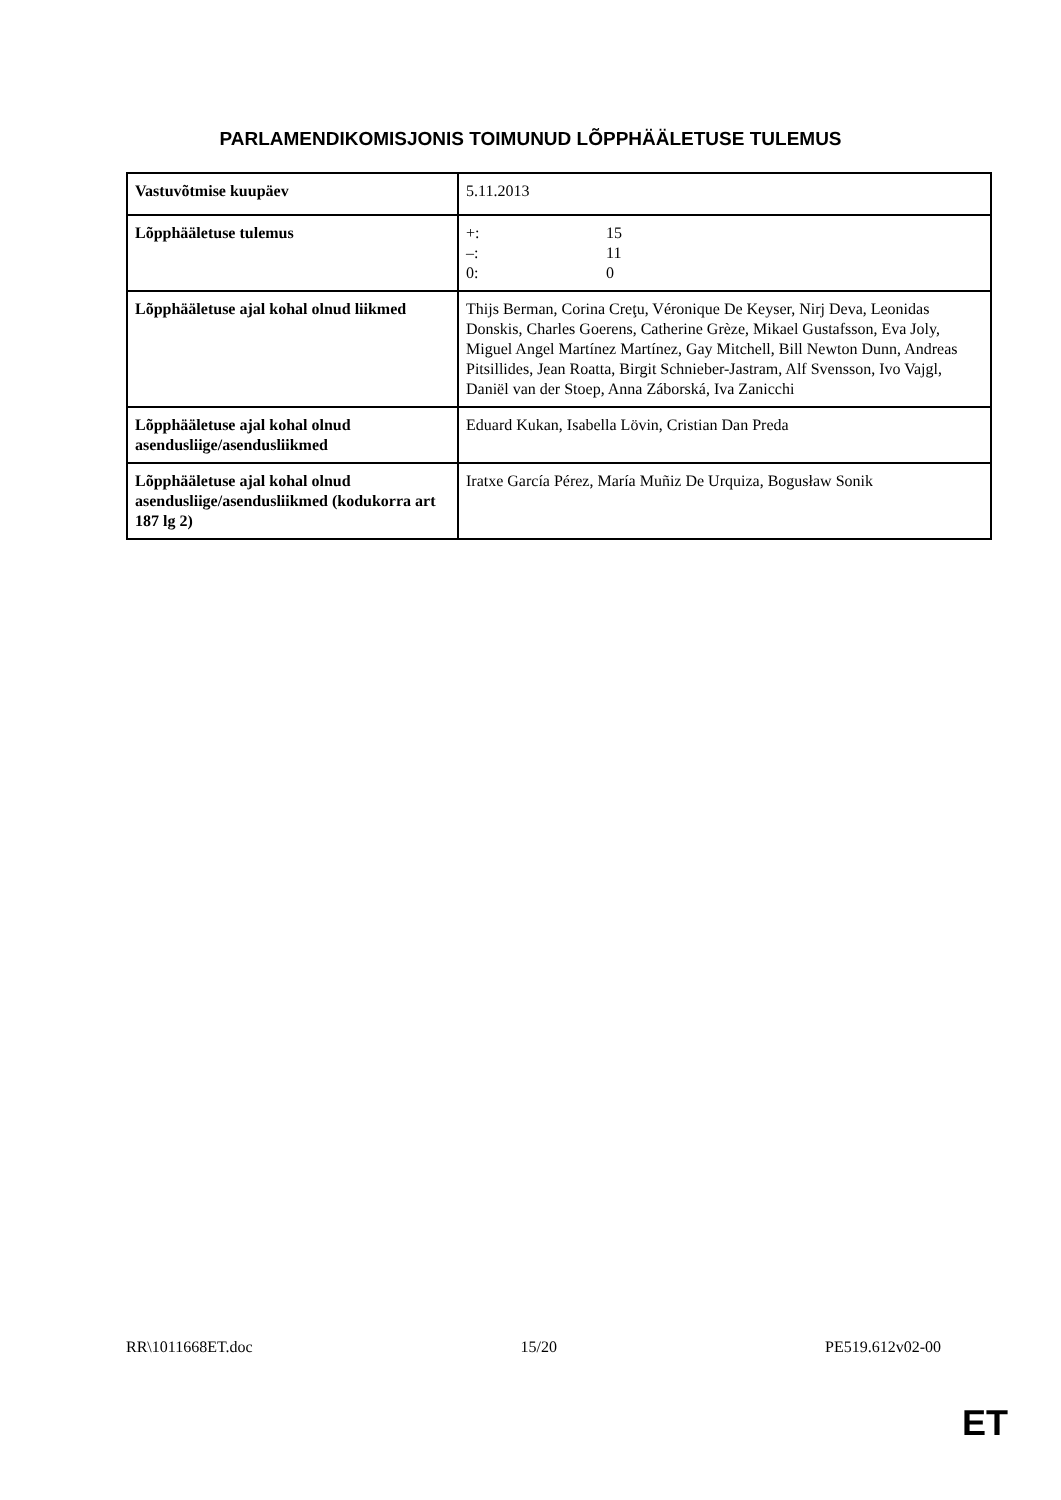PARLAMENDIKOMISJONIS TOIMUNUD LÕPPHÄÄLETUSE TULEMUS
| Vastuvõtmise kuupäev | 5.11.2013 |
| Lõpphääletuse tulemus | +: 15 –: 11 0: 0 |
| Lõpphääletuse ajal kohal olnud liikmed | Thijs Berman, Corina Creţu, Véronique De Keyser, Nirj Deva, Leonidas Donskis, Charles Goerens, Catherine Grèze, Mikael Gustafsson, Eva Joly, Miguel Angel Martínez Martínez, Gay Mitchell, Bill Newton Dunn, Andreas Pitsillides, Jean Roatta, Birgit Schnieber-Jastram, Alf Svensson, Ivo Vajgl, Daniël van der Stoep, Anna Záborská, Iva Zanicchi |
| Lõpphääletuse ajal kohal olnud asendusliige/asendusliikmed | Eduard Kukan, Isabella Lövin, Cristian Dan Preda |
| Lõpphääletuse ajal kohal olnud asendusliige/asendusliikmed (kodukorra art 187 lg 2) | Iratxe García Pérez, María Muñiz De Urquiza, Bogusław Sonik |
RR\1011668ET.doc 15/20 PE519.612v02-00
ET